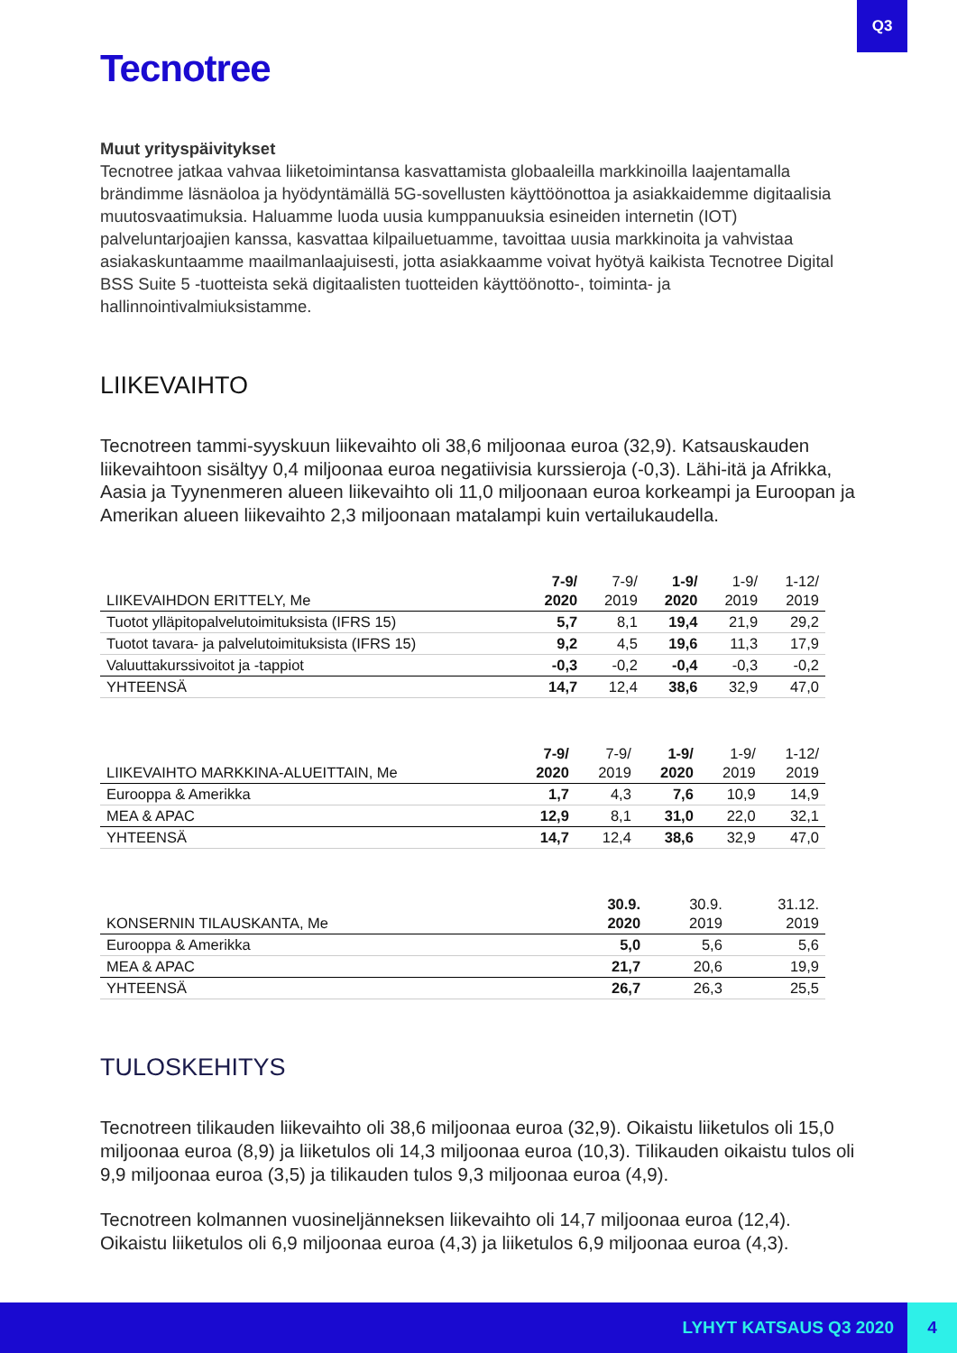Q3
Tecnotree
Muut yrityspäivitykset
Tecnotree jatkaa vahvaa liiketoimintansa kasvattamista globaaleilla markkinoilla laajentamalla brändimme läsnäoloa ja hyödyntämällä 5G-sovellusten käyttöönottoa ja asiakkaidemme digitaalisia muutosvaatimuksia. Haluamme luoda uusia kumppanuuksia esineiden internetin (IOT) palveluntarjoajien kanssa, kasvattaa kilpailuetuamme, tavoittaa uusia markkinoita ja vahvistaa asiakaskuntaamme maailmanlaajuisesti, jotta asiakkaamme voivat hyötyä kaikista Tecnotree Digital BSS Suite 5 -tuotteista sekä digitaalisten tuotteiden käyttöönotto-, toiminta- ja hallinnointivalmiuksistamme.
LIIKEVAIHTO
Tecnotreen tammi-syyskuun liikevaihto oli 38,6 miljoonaa euroa (32,9). Katsauskauden liikevaihtoon sisältyy 0,4 miljoonaa euroa negatiivisia kurssieroja (-0,3). Lähi-itä ja Afrikka, Aasia ja Tyynenmeren alueen liikevaihto oli 11,0 miljoonaan euroa korkeampi ja Euroopan ja Amerikan alueen liikevaihto 2,3 miljoonaan matalampi kuin vertailukaudella.
| LIIKEVAIHDON ERITTELY, Me | 7-9/ 2020 | 7-9/ 2019 | 1-9/ 2020 | 1-9/ 2019 | 1-12/ 2019 |
| --- | --- | --- | --- | --- | --- |
| Tuotot ylläpitopalvelutoimituksista (IFRS 15) | 5,7 | 8,1 | 19,4 | 21,9 | 29,2 |
| Tuotot tavara- ja palvelutoimituksista (IFRS 15) | 9,2 | 4,5 | 19,6 | 11,3 | 17,9 |
| Valuuttakurssivoitot ja -tappiot | -0,3 | -0,2 | -0,4 | -0,3 | -0,2 |
| YHTEENSÄ | 14,7 | 12,4 | 38,6 | 32,9 | 47,0 |
| LIIKEVAIHTO MARKKINA-ALUEITTAIN, Me | 7-9/ 2020 | 7-9/ 2019 | 1-9/ 2020 | 1-9/ 2019 | 1-12/ 2019 |
| --- | --- | --- | --- | --- | --- |
| Eurooppa & Amerikka | 1,7 | 4,3 | 7,6 | 10,9 | 14,9 |
| MEA & APAC | 12,9 | 8,1 | 31,0 | 22,0 | 32,1 |
| YHTEENSÄ | 14,7 | 12,4 | 38,6 | 32,9 | 47,0 |
| KONSERNIN TILAUSKANTA, Me | | | 30.9. 2020 | 30.9. 2019 | 31.12. 2019 |
| --- | --- | --- | --- | --- | --- |
| Eurooppa & Amerikka | | | 5,0 | 5,6 | 5,6 |
| MEA & APAC | | | 21,7 | 20,6 | 19,9 |
| YHTEENSÄ | | | 26,7 | 26,3 | 25,5 |
TULOSKEHITYS
Tecnotreen tilikauden liikevaihto oli 38,6 miljoonaa euroa (32,9). Oikaistu liiketulos oli 15,0 miljoonaa euroa (8,9) ja liiketulos oli 14,3 miljoonaa euroa (10,3). Tilikauden oikaistu tulos oli 9,9 miljoonaa euroa (3,5) ja tilikauden tulos 9,3 miljoonaa euroa (4,9).
Tecnotreen kolmannen vuosineljänneksen liikevaihto oli 14,7 miljoonaa euroa (12,4). Oikaistu liiketulos oli 6,9 miljoonaa euroa (4,3) ja liiketulos 6,9 miljoonaa euroa (4,3).
LYHYT KATSAUS Q3 2020 4